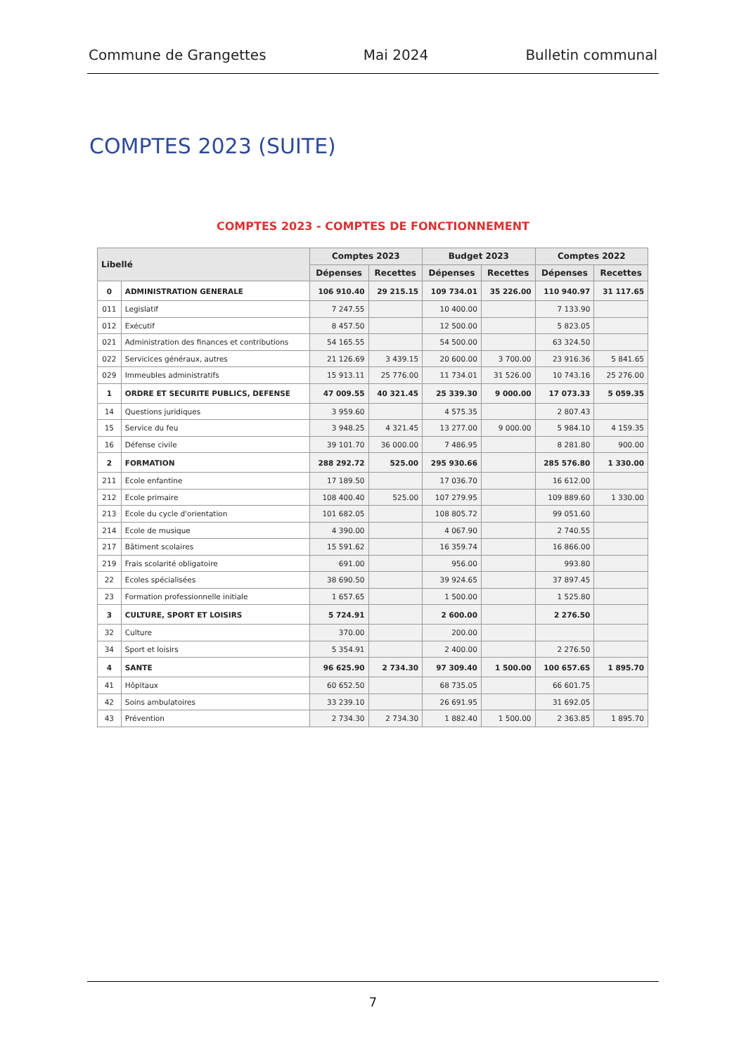Commune de Grangettes Mai 2024 Bulletin communal
COMPTES 2023 (SUITE)
COMPTES 2023 - COMPTES DE FONCTIONNEMENT
| Libellé | | Comptes 2023 | | Budget 2023 | | Comptes 2022 | |
| --- | --- | --- | --- | --- | --- | --- | --- |
| | | Dépenses | Recettes | Dépenses | Recettes | Dépenses | Recettes |
| 0 | ADMINISTRATION GENERALE | 106 910.40 | 29 215.15 | 109 734.01 | 35 226.00 | 110 940.97 | 31 117.65 |
| 011 | Legislatif | 7 247.55 | | 10 400.00 | | 7 133.90 | |
| 012 | Exécutif | 8 457.50 | | 12 500.00 | | 5 823.05 | |
| 021 | Administration des finances et contributions | 54 165.55 | | 54 500.00 | | 63 324.50 | |
| 022 | Servicices généraux, autres | 21 126.69 | 3 439.15 | 20 600.00 | 3 700.00 | 23 916.36 | 5 841.65 |
| 029 | Immeubles administratifs | 15 913.11 | 25 776.00 | 11 734.01 | 31 526.00 | 10 743.16 | 25 276.00 |
| 1 | ORDRE ET SECURITE PUBLICS, DEFENSE | 47 009.55 | 40 321.45 | 25 339.30 | 9 000.00 | 17 073.33 | 5 059.35 |
| 14 | Questions juridiques | 3 959.60 | | 4 575.35 | | 2 807.43 | |
| 15 | Service du feu | 3 948.25 | 4 321.45 | 13 277.00 | 9 000.00 | 5 984.10 | 4 159.35 |
| 16 | Défense civile | 39 101.70 | 36 000.00 | 7 486.95 | | 8 281.80 | 900.00 |
| 2 | FORMATION | 288 292.72 | 525.00 | 295 930.66 | | 285 576.80 | 1 330.00 |
| 211 | Ecole enfantine | 17 189.50 | | 17 036.70 | | 16 612.00 | |
| 212 | Ecole primaire | 108 400.40 | 525.00 | 107 279.95 | | 109 889.60 | 1 330.00 |
| 213 | Ecole du cycle d'orientation | 101 682.05 | | 108 805.72 | | 99 051.60 | |
| 214 | Ecole de musique | 4 390.00 | | 4 067.90 | | 2 740.55 | |
| 217 | Bâtiment scolaires | 15 591.62 | | 16 359.74 | | 16 866.00 | |
| 219 | Frais scolarité obligatoire | 691.00 | | 956.00 | | 993.80 | |
| 22 | Ecoles spécialisées | 38 690.50 | | 39 924.65 | | 37 897.45 | |
| 23 | Formation professionnelle initiale | 1 657.65 | | 1 500.00 | | 1 525.80 | |
| 3 | CULTURE, SPORT ET LOISIRS | 5 724.91 | | 2 600.00 | | 2 276.50 | |
| 32 | Culture | 370.00 | | 200.00 | | | |
| 34 | Sport et loisirs | 5 354.91 | | 2 400.00 | | 2 276.50 | |
| 4 | SANTE | 96 625.90 | 2 734.30 | 97 309.40 | 1 500.00 | 100 657.65 | 1 895.70 |
| 41 | Hôpitaux | 60 652.50 | | 68 735.05 | | 66 601.75 | |
| 42 | Soins ambulatoires | 33 239.10 | | 26 691.95 | | 31 692.05 | |
| 43 | Prévention | 2 734.30 | 2 734.30 | 1 882.40 | 1 500.00 | 2 363.85 | 1 895.70 |
7